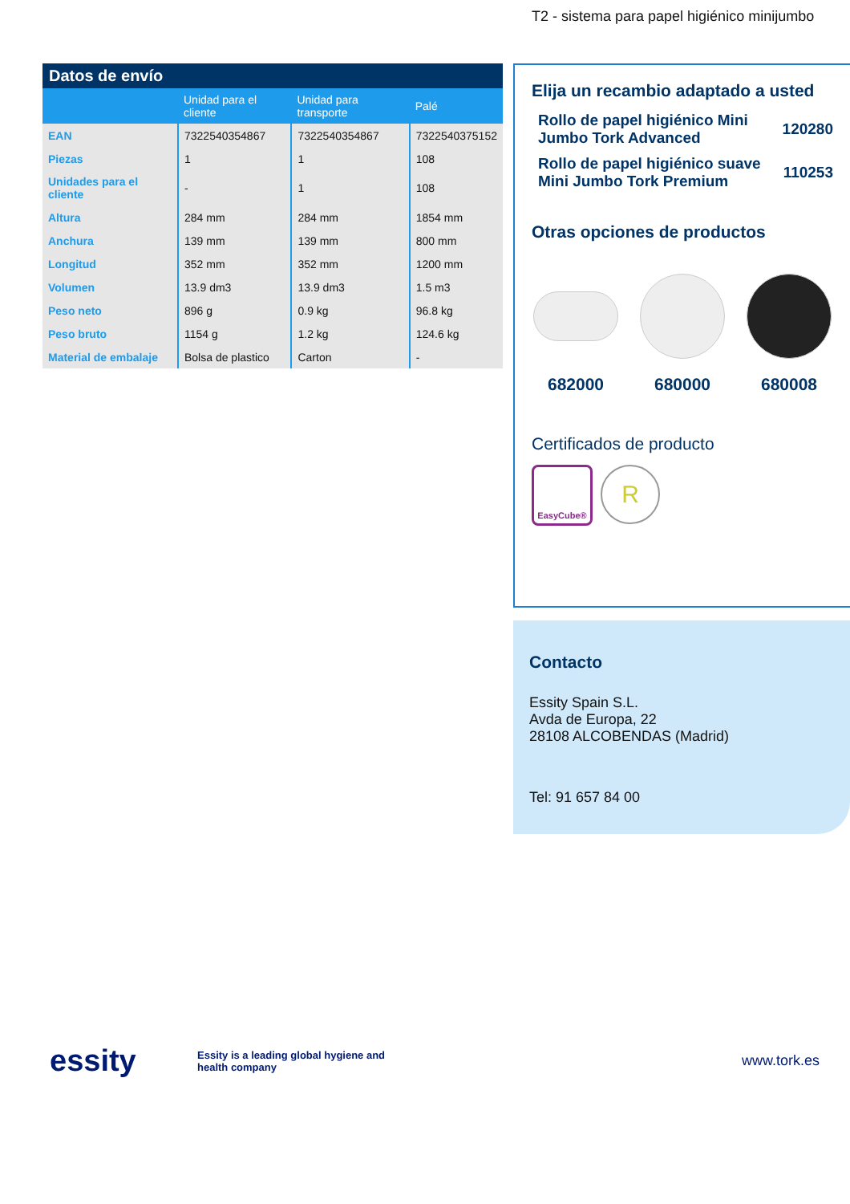T2 - sistema para papel higiénico minijumbo
Datos de envío
| | Unidad para el cliente | Unidad para transporte | Palé |
| --- | --- | --- | --- |
| EAN | 7322540354867 | 7322540354867 | 7322540375152 |
| Piezas | 1 | 1 | 108 |
| Unidades para el cliente | - | 1 | 108 |
| Altura | 284 mm | 284 mm | 1854 mm |
| Anchura | 139 mm | 139 mm | 800 mm |
| Longitud | 352 mm | 352 mm | 1200 mm |
| Volumen | 13.9 dm3 | 13.9 dm3 | 1.5 m3 |
| Peso neto | 896 g | 0.9 kg | 96.8 kg |
| Peso bruto | 1154 g | 1.2 kg | 124.6 kg |
| Material de embalaje | Bolsa de plastico | Carton | - |
Elija un recambio adaptado a usted
Rollo de papel higiénico Mini
Jumbo Tork Advanced 120280
Rollo de papel higiénico suave
Mini Jumbo Tork Premium 110253
Otras opciones de productos
682000 680000 680008
Certificados de producto
EasyCube®
R
Contacto
Essity Spain S.L.
Avda de Europa, 22
28108 ALCOBENDAS (Madrid)
Tel: 91 657 84 00
essity
Essity is a leading global hygiene and health company
www.tork.es